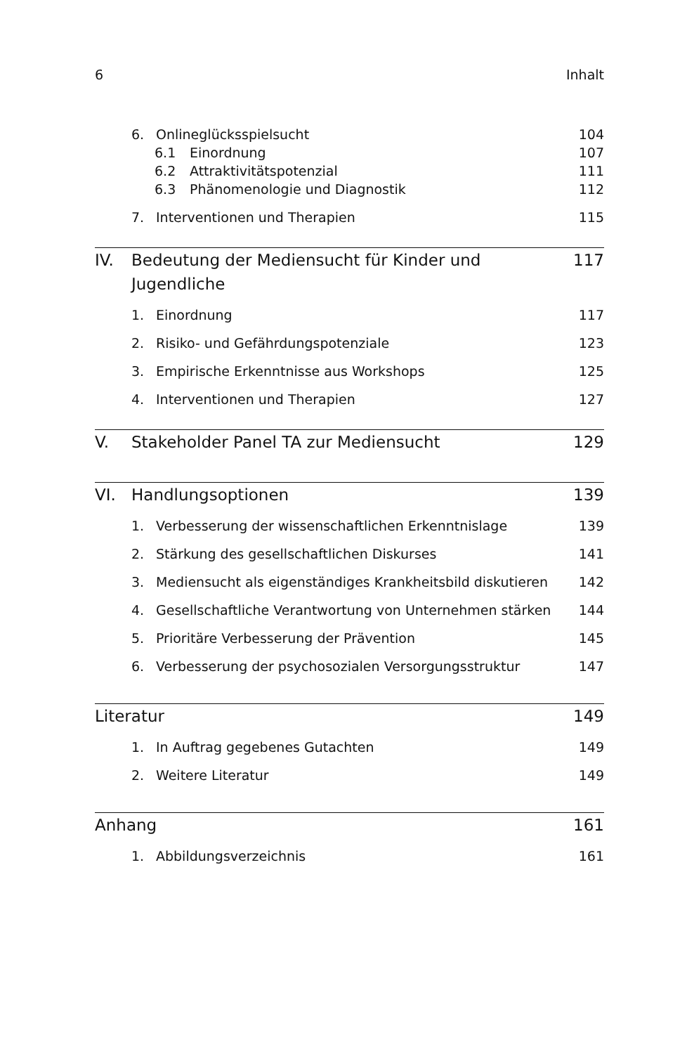6 Inhalt
6. Onlineglücksspielsucht 104
6.1 Einordnung 107
6.2 Attraktivitätspotenzial 111
6.3 Phänomenologie und Diagnostik 112
7. Interventionen und Therapien 115
IV. Bedeutung der Mediensucht für Kinder und Jugendliche 117
1. Einordnung 117
2. Risiko- und Gefährdungspotenziale 123
3. Empirische Erkenntnisse aus Workshops 125
4. Interventionen und Therapien 127
V. Stakeholder Panel TA zur Mediensucht 129
VI. Handlungsoptionen 139
1. Verbesserung der wissenschaftlichen Erkenntnislage 139
2. Stärkung des gesellschaftlichen Diskurses 141
3. Mediensucht als eigenständiges Krankheitsbild diskutieren 142
4. Gesellschaftliche Verantwortung von Unternehmen stärken 144
5. Prioritäre Verbesserung der Prävention 145
6. Verbesserung der psychosozialen Versorgungsstruktur 147
Literatur 149
1. In Auftrag gegebenes Gutachten 149
2. Weitere Literatur 149
Anhang 161
1. Abbildungsverzeichnis 161